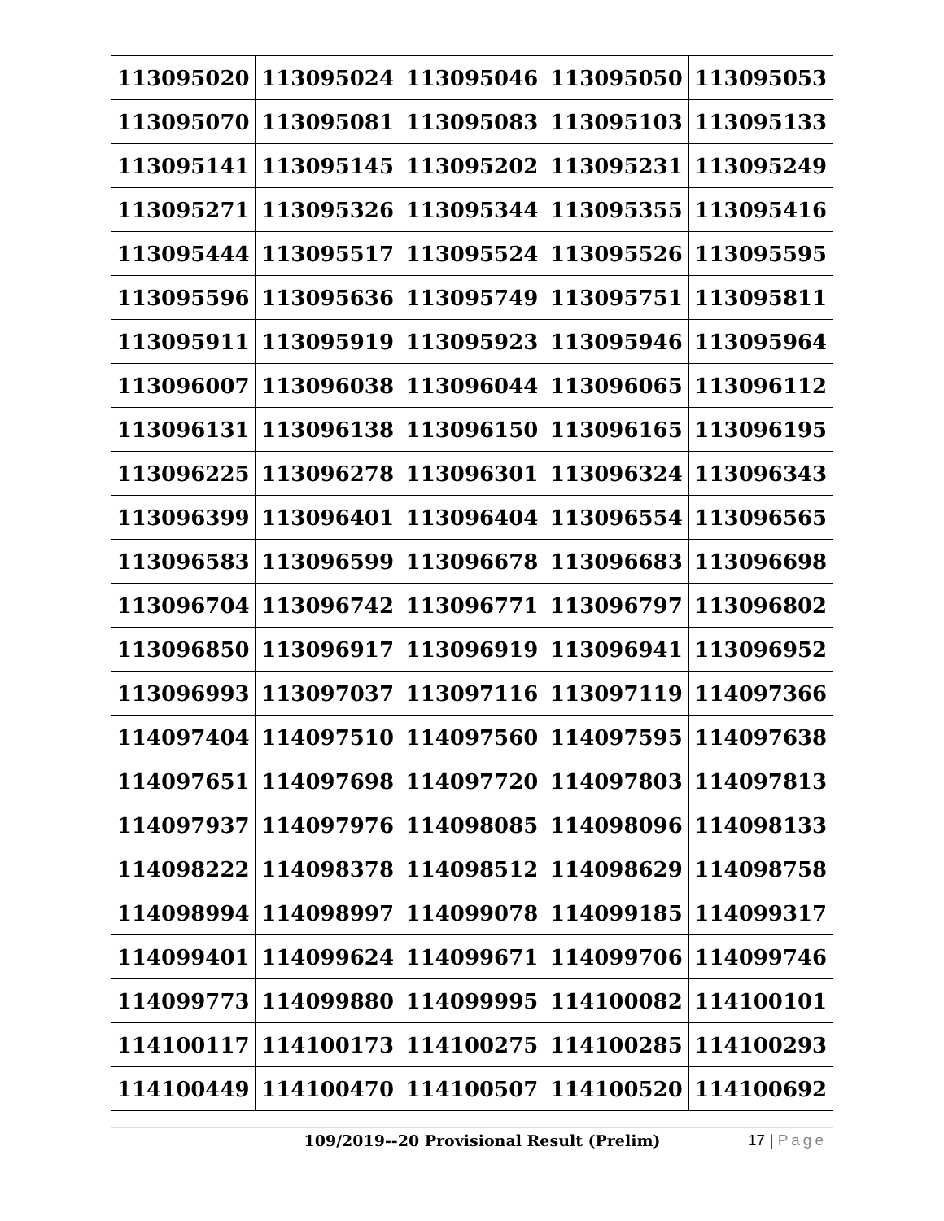| 113095020 | 113095024 | 113095046 | 113095050 | 113095053 |
| 113095070 | 113095081 | 113095083 | 113095103 | 113095133 |
| 113095141 | 113095145 | 113095202 | 113095231 | 113095249 |
| 113095271 | 113095326 | 113095344 | 113095355 | 113095416 |
| 113095444 | 113095517 | 113095524 | 113095526 | 113095595 |
| 113095596 | 113095636 | 113095749 | 113095751 | 113095811 |
| 113095911 | 113095919 | 113095923 | 113095946 | 113095964 |
| 113096007 | 113096038 | 113096044 | 113096065 | 113096112 |
| 113096131 | 113096138 | 113096150 | 113096165 | 113096195 |
| 113096225 | 113096278 | 113096301 | 113096324 | 113096343 |
| 113096399 | 113096401 | 113096404 | 113096554 | 113096565 |
| 113096583 | 113096599 | 113096678 | 113096683 | 113096698 |
| 113096704 | 113096742 | 113096771 | 113096797 | 113096802 |
| 113096850 | 113096917 | 113096919 | 113096941 | 113096952 |
| 113096993 | 113097037 | 113097116 | 113097119 | 114097366 |
| 114097404 | 114097510 | 114097560 | 114097595 | 114097638 |
| 114097651 | 114097698 | 114097720 | 114097803 | 114097813 |
| 114097937 | 114097976 | 114098085 | 114098096 | 114098133 |
| 114098222 | 114098378 | 114098512 | 114098629 | 114098758 |
| 114098994 | 114098997 | 114099078 | 114099185 | 114099317 |
| 114099401 | 114099624 | 114099671 | 114099706 | 114099746 |
| 114099773 | 114099880 | 114099995 | 114100082 | 114100101 |
| 114100117 | 114100173 | 114100275 | 114100285 | 114100293 |
| 114100449 | 114100470 | 114100507 | 114100520 | 114100692 |
109/2019--20 Provisional Result (Prelim)
17 | Page